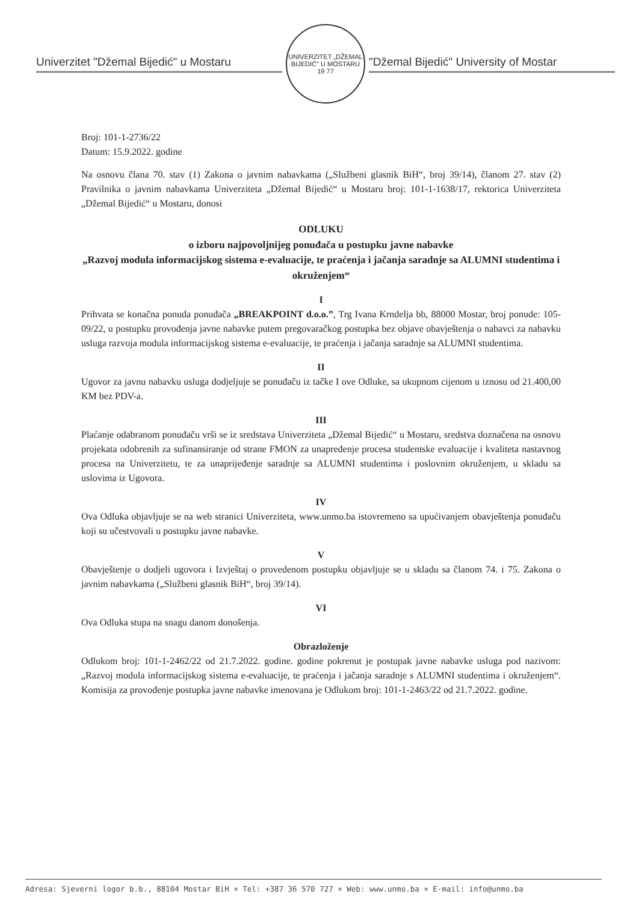Univerzitet "Džemal Bijedić" u Mostaru
UNIVERZITET „DŽEMAL BIJEDIĆ" U MOSTARU
19 77
"Džemal Bijedić" University of Mostar
Broj: 101-1-2736/22
Datum: 15.9.2022. godine
Na osnovu člana 70. stav (1) Zakona o javnim nabavkama („Službeni glasnik BiH“, broj 39/14), članom 27. stav (2) Pravilnika o javnim nabavkama Univerziteta „Džemal Bijedić“ u Mostaru broj: 101-1-1638/17, rektorica Univerziteta „Džemal Bijedić“ u Mostaru, donosi
ODLUKU
o izboru najpovoljnijeg ponuđača u postupku javne nabavke
„Razvoj modula informacijskog sistema e-evaluacije, te praćenja i jačanja saradnje sa ALUMNI studentima i okruženjem“
I
Prihvata se konačna ponuda ponuđača „BREAKPOINT d.o.o.”, Trg Ivana Krndelja bb, 88000 Mostar, broj ponude: 105-09/22, u postupku provođenja javne nabavke putem pregovaračkog postupka bez objave obavještenja o nabavci za nabavku usluga razvoja modula informacijskog sistema e-evaluacije, te praćenja i jačanja saradnje sa ALUMNI studentima.
II
Ugovor za javnu nabavku usluga dodjeljuje se ponuđaču iz tačke I ove Odluke, sa ukupnom cijenom u iznosu od 21.400,00 KM bez PDV-a.
III
Plaćanje odabranom ponuđaču vrši se iz sredstava Univerziteta „Džemal Bijedić“ u Mostaru, sredstva doznačena na osnovu projekata odobrenih za sufinansiranje od strane FMON za unapređenje procesa studentske evaluacije i kvaliteta nastavnog procesa na Univerzitetu, te za unaprijeđenje saradnje sa ALUMNI studentima i poslovnim okruženjem, u skladu sa uslovima iz Ugovora.
IV
Ova Odluka objavljuje se na web stranici Univerziteta, www.unmo.ba istovremeno sa upućivanjem obavještenja ponuđaču koji su učestvovali u postupku javne nabavke.
V
Obavještenje o dodjeli ugovora i Izvještaj o provedenom postupku objavljuje se u skladu sa članom 74. i 75. Zakona o javnim nabavkama („Službeni glasnik BiH“, broj 39/14).
VI
Ova Odluka stupa na snagu danom donošenja.
Obrazloženje
Odlukom broj: 101-1-2462/22 od 21.7.2022. godine. godine pokrenut je postupak javne nabavke usluga pod nazivom: „Razvoj modula informacijskog sistema e-evaluacije, te praćenja i jačanja saradnje s ALUMNI studentima i okruženjem“. Komisija za provođenje postupka javne nabavke imenovana je Odlukom broj: 101-1-2463/22 od 21.7.2022. godine.
Adresa: Sjeverni logor b.b., 88104 Mostar BiH ¤ Tel: +387 36 570 727 ¤ Web: www.unmo.ba ¤ E-mail: info@unmo.ba